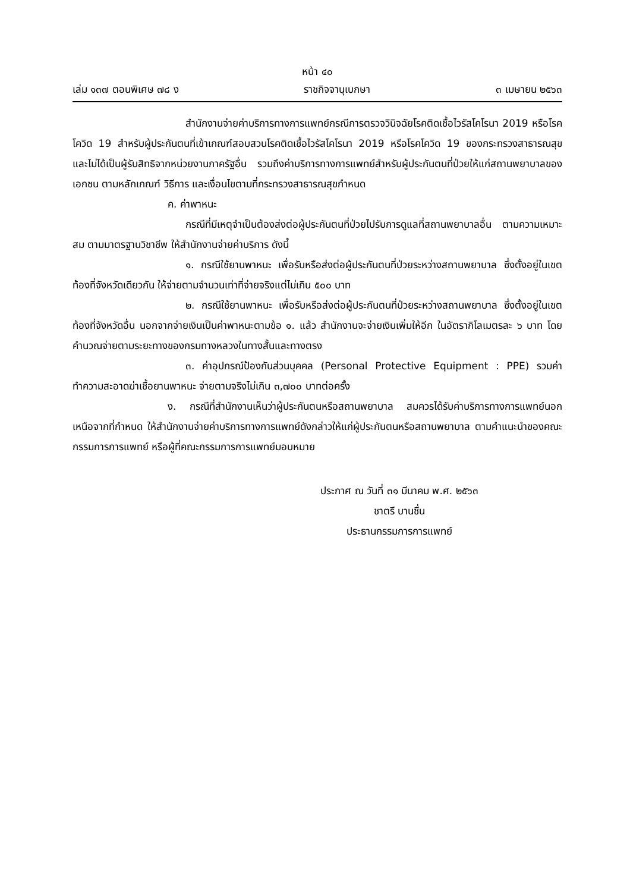หน้า ๔๐
เล่ม ๑๓๗ ตอนพิเศษ ๗๘ ง ราชกิจจานุเบกษา ๓ เมษายน ๒๕๖๓
สำนักงานจ่ายค่าบริการทางการแพทย์กรณีการตรวจวินิจฉัยโรคติดเชื้อไวรัสโคโรนา 2019 หรือโรคโควิด 19 สำหรับผู้ประกันตนที่เข้าเกณฑ์สอบสวนโรคติดเชื้อไวรัสโคโรนา 2019 หรือโรคโควิด 19 ของกระทรวงสาธารณสุข และไม่ได้เป็นผู้รับสิทธิจากหน่วยงานภาครัฐอื่น รวมถึงค่าบริการทางการแพทย์สำหรับผู้ประกันตนที่ป่วยให้แก่สถานพยาบาลของเอกชน ตามหลักเกณฑ์ วิธีการ และเงื่อนไขตามที่กระทรวงสาธารณสุขกำหนด
ค. ค่าพาหนะ
กรณีที่มีเหตุจำเป็นต้องส่งต่อผู้ประกันตนที่ป่วยไปรับการดูแลที่สถานพยาบาลอื่น ตามความเหมาะสม ตามมาตรฐานวิชาชีพ ให้สำนักงานจ่ายค่าบริการ ดังนี้
๑. กรณีใช้ยานพาหนะ เพื่อรับหรือส่งต่อผู้ประกันตนที่ป่วยระหว่างสถานพยาบาล ซึ่งตั้งอยู่ในเขตท้องที่จังหวัดเดียวกัน ให้จ่ายตามจำนวนเท่าที่จ่ายจริงแต่ไม่เกิน ๕๐๐ บาท
๒. กรณีใช้ยานพาหนะ เพื่อรับหรือส่งต่อผู้ประกันตนที่ป่วยระหว่างสถานพยาบาล ซึ่งตั้งอยู่ในเขตท้องที่จังหวัดอื่น นอกจากจ่ายเงินเป็นค่าพาหนะตามข้อ ๑. แล้ว สำนักงานจะจ่ายเงินเพิ่มให้อีก ในอัตรากิโลเมตรละ ๖ บาท โดยคำนวณจ่ายตามระยะทางของกรมทางหลวงในทางสั้นและทางตรง
๓. ค่าอุปกรณ์ป้องกันส่วนบุคคล (Personal Protective Equipment : PPE) รวมค่าทำความสะอาดฆ่าเชื้อยานพาหนะ จ่ายตามจริงไม่เกิน ๓,๗๐๐ บาทต่อครั้ง
ง. กรณีที่สำนักงานเห็นว่าผู้ประกันตนหรือสถานพยาบาล สมควรได้รับค่าบริการทางการแพทย์นอกเหนือจากที่กำหนด ให้สำนักงานจ่ายค่าบริการทางการแพทย์ดังกล่าวให้แก่ผู้ประกันตนหรือสถานพยาบาล ตามคำแนะนำของคณะกรรมการการแพทย์ หรือผู้ที่คณะกรรมการการแพทย์มอบหมาย
ประกาศ ณ วันที่ ๓๑ มีนาคม พ.ศ. ๒๕๖๓
ชาตรี บานชื่น
ประธานกรรมการการแพทย์